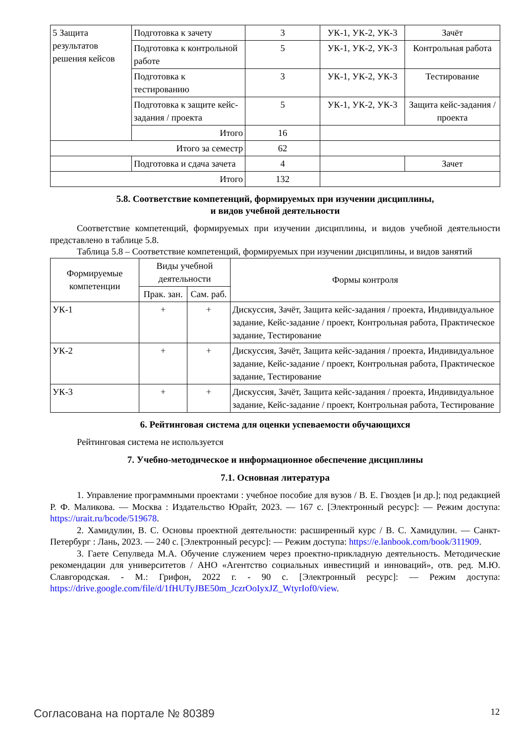| 5 Защита результатов решения кейсов | Подготовка к зачету | 3 | УК-1, УК-2, УК-3 | Зачёт |
| | Подготовка к контрольной работе | 5 | УК-1, УК-2, УК-3 | Контрольная работа |
| | Подготовка к тестированию | 3 | УК-1, УК-2, УК-3 | Тестирование |
| | Подготовка к защите кейс-задания / проекта | 5 | УК-1, УК-2, УК-3 | Защита кейс-задания / проекта |
| | Итого | 16 | | |
| Итого за семестр | | 62 | | |
| | Подготовка и сдача зачета | 4 | | Зачет |
| Итого | | 132 | | |
5.8. Соответствие компетенций, формируемых при изучении дисциплины,
и видов учебной деятельности
Соответствие компетенций, формируемых при изучении дисциплины, и видов учебной деятельности представлено в таблице 5.8.
Таблица 5.8 – Соответствие компетенций, формируемых при изучении дисциплины, и видов занятий
| Формируемые компетенции | Виды учебной деятельности | | Формы контроля |
| --- | --- | --- | --- |
| | Прак. зан. | Сам. раб. | |
| УК-1 | + | + | Дискуссия, Зачёт, Защита кейс-задания / проекта, Индивидуальное задание, Кейс-задание / проект, Контрольная работа, Практическое задание, Тестирование |
| УК-2 | + | + | Дискуссия, Зачёт, Защита кейс-задания / проекта, Индивидуальное задание, Кейс-задание / проект, Контрольная работа, Практическое задание, Тестирование |
| УК-3 | + | + | Дискуссия, Зачёт, Защита кейс-задания / проекта, Индивидуальное задание, Кейс-задание / проект, Контрольная работа, Тестирование |
6. Рейтинговая система для оценки успеваемости обучающихся
Рейтинговая система не используется
7. Учебно-методическое и информационное обеспечение дисциплины
7.1. Основная литература
1. Управление программными проектами : учебное пособие для вузов / В. Е. Гвоздев [и др.]; под редакцией Р. Ф. Маликова. — Москва : Издательство Юрайт, 2023. — 167 с. [Электронный ресурс]: — Режим доступа: https://urait.ru/bcode/519678.
2. Хамидулин, В. С. Основы проектной деятельности: расширенный курс / В. С. Хамидулин. — Санкт-Петербург : Лань, 2023. — 240 с. [Электронный ресурс]: — Режим доступа: https://e.lanbook.com/book/311909.
3. Гаете Сепулведа М.А. Обучение служением через проектно-прикладную деятельность. Методические рекомендации для университетов / АНО «Агентство социальных инвестиций и инноваций», отв. ред. М.Ю. Славгородская. - М.: Грифон, 2022 г. - 90 с. [Электронный ресурс]: — Режим доступа: https://drive.google.com/file/d/1fHUTyJBE50m_JczrOoIyxJZ_WtyrIof0/view.
Согласована на портале № 80389 12